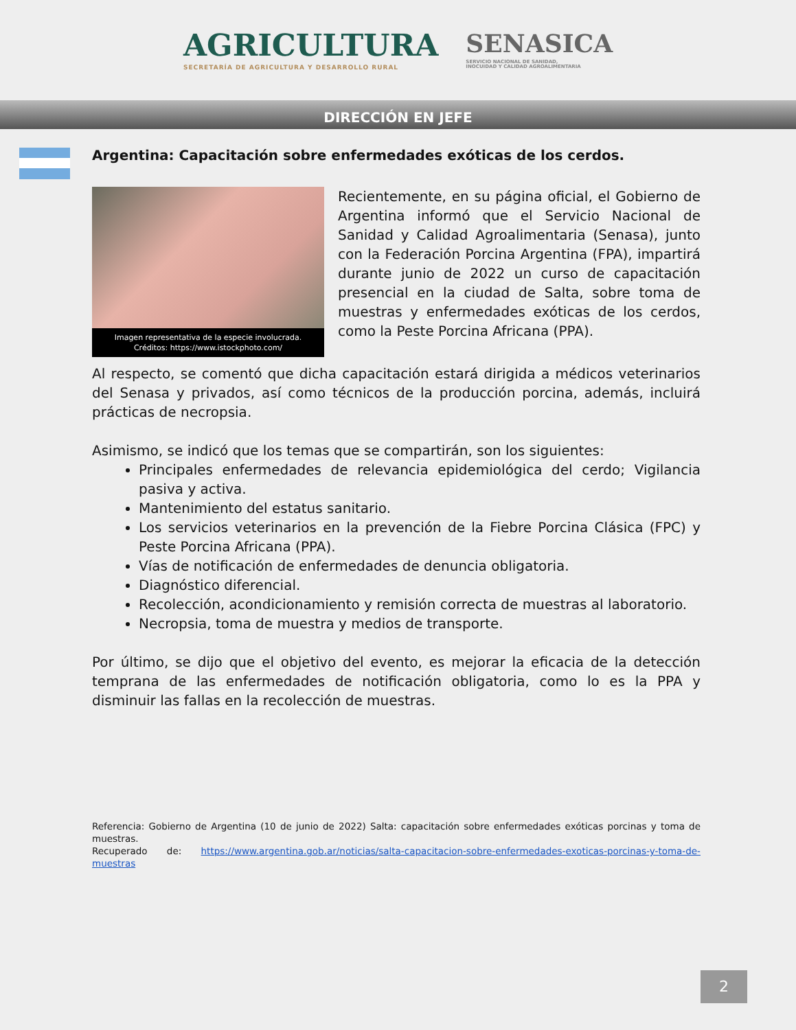AGRICULTURA
SECRETARÍA DE AGRICULTURA Y DESARROLLO RURAL
SENASICA
SERVICIO NACIONAL DE SANIDAD,
INOCUIDAD Y CALIDAD AGROALIMENTARIA
DIRECCIÓN EN JEFE
Argentina: Capacitación sobre enfermedades exóticas de los cerdos.
Imagen representativa de la especie involucrada.
Créditos: https://www.istockphoto.com/
Recientemente, en su página oficial, el Gobierno de Argentina informó que el Servicio Nacional de Sanidad y Calidad Agroalimentaria (Senasa), junto con la Federación Porcina Argentina (FPA), impartirá durante junio de 2022 un curso de capacitación presencial en la ciudad de Salta, sobre toma de muestras y enfermedades exóticas de los cerdos, como la Peste Porcina Africana (PPA).
Al respecto, se comentó que dicha capacitación estará dirigida a médicos veterinarios del Senasa y privados, así como técnicos de la producción porcina, además, incluirá prácticas de necropsia.
Asimismo, se indicó que los temas que se compartirán, son los siguientes:
Principales enfermedades de relevancia epidemiológica del cerdo; Vigilancia pasiva y activa.
Mantenimiento del estatus sanitario.
Los servicios veterinarios en la prevención de la Fiebre Porcina Clásica (FPC) y Peste Porcina Africana (PPA).
Vías de notificación de enfermedades de denuncia obligatoria.
Diagnóstico diferencial.
Recolección, acondicionamiento y remisión correcta de muestras al laboratorio.
Necropsia, toma de muestra y medios de transporte.
Por último, se dijo que el objetivo del evento, es mejorar la eficacia de la detección temprana de las enfermedades de notificación obligatoria, como lo es la PPA y disminuir las fallas en la recolección de muestras.
Referencia: Gobierno de Argentina (10 de junio de 2022) Salta: capacitación sobre enfermedades exóticas porcinas y toma de muestras.
Recuperado de: https://www.argentina.gob.ar/noticias/salta-capacitacion-sobre-enfermedades-exoticas-porcinas-y-toma-de-muestras
2